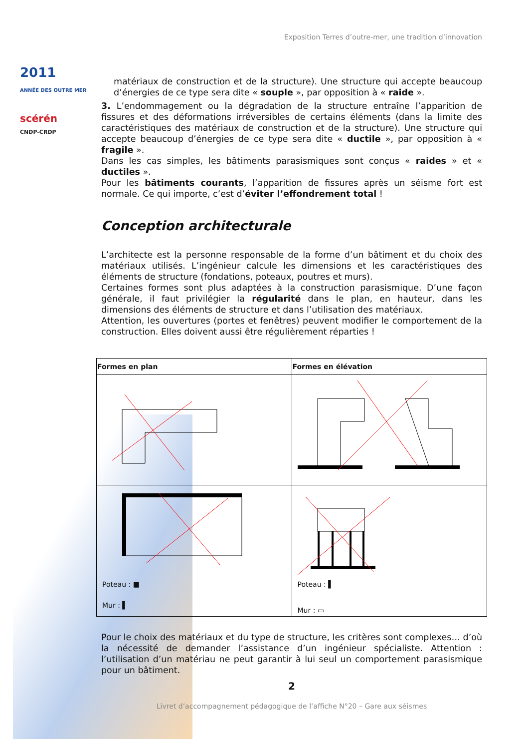2011
ANNÉE DES OUTRE MER
scérén
CNDP-CRDP
Exposition Terres d’outre-mer, une tradition d’innovation
matériaux de construction et de la structure). Une structure qui accepte beaucoup d’énergies de ce type sera dite « souple », par opposition à « raide ».
3. L’endommagement ou la dégradation de la structure entraîne l’apparition de fissures et des déformations irréversibles de certains éléments (dans la limite des caractéristiques des matériaux de construction et de la structure). Une structure qui accepte beaucoup d’énergies de ce type sera dite « ductile », par opposition à « fragile ».
Dans les cas simples, les bâtiments parasismiques sont conçus « raides » et « ductiles ».
Pour les bâtiments courants, l’apparition de fissures après un séisme fort est normale. Ce qui importe, c’est d’éviter l’effondrement total !
Conception architecturale
L’architecte est la personne responsable de la forme d’un bâtiment et du choix des matériaux utilisés. L’ingénieur calcule les dimensions et les caractéristiques des éléments de structure (fondations, poteaux, poutres et murs).
Certaines formes sont plus adaptées à la construction parasismique. D’une façon générale, il faut privilégier la régularité dans le plan, en hauteur, dans les dimensions des éléments de structure et dans l’utilisation des matériaux.
Attention, les ouvertures (portes et fenêtres) peuvent modifier le comportement de la construction. Elles doivent aussi être régulièrement réparties !
| Formes en plan | Formes en élévation |
| --- | --- |
| Poteau : ■ Mur : ▌ | Poteau : ▌ Mur : ▭ |
Pour le choix des matériaux et du type de structure, les critères sont complexes… d’où la nécessité de demander l’assistance d’un ingénieur spécialiste. Attention : l’utilisation d’un matériau ne peut garantir à lui seul un comportement parasismique pour un bâtiment.
2
Livret d’accompagnement pédagogique de l’affiche N°20 – Gare aux séismes